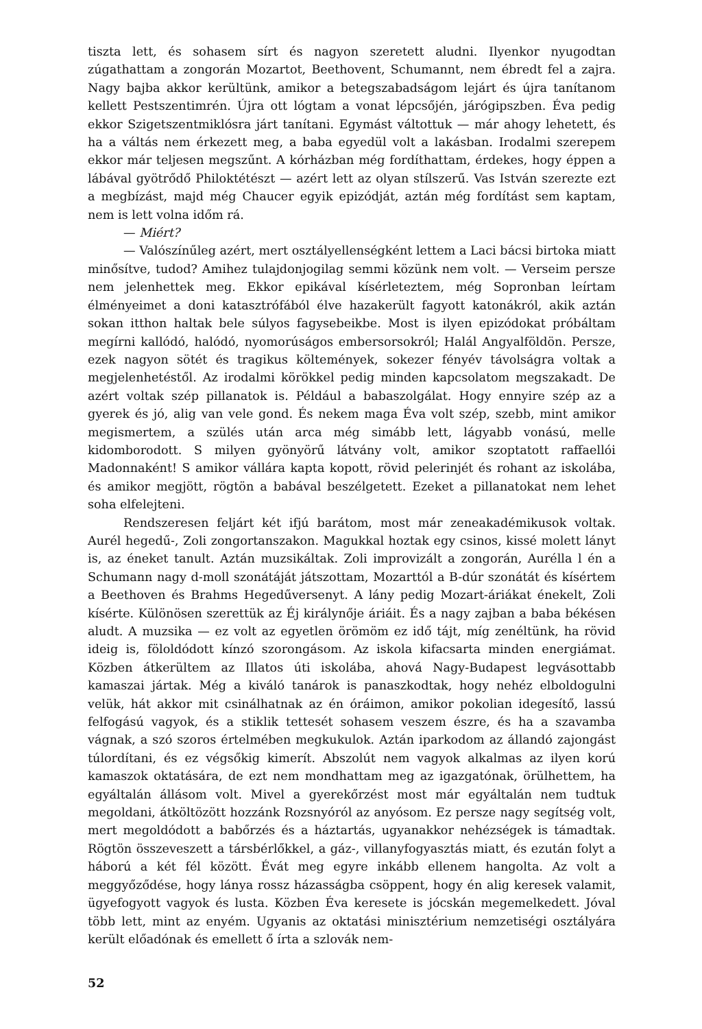tiszta lett, és sohasem sírt és nagyon szeretett aludni. Ilyenkor nyugodtan zúgathattam a zongorán Mozartot, Beethovent, Schumannt, nem ébredt fel a zajra. Nagy bajba akkor kerültünk, amikor a betegszabadságom lejárt és újra tanítanom kellett Pestszentimrén. Újra ott lógtam a vonat lépcsőjén, járógipszben. Éva pedig ekkor Szigetszentmiklósra járt tanítani. Egymást váltottuk — már ahogy lehetett, és ha a váltás nem érkezett meg, a baba egyedül volt a lakásban. Irodalmi szerepem ekkor már teljesen megszűnt. A kórházban még fordíthattam, érdekes, hogy éppen a lábával gyötrődő Philoktétészt — azért lett az olyan stílszerű. Vas István szerezte ezt a megbízást, majd még Chaucer egyik epizódját, aztán még fordítást sem kaptam, nem is lett volna időm rá.
— Miért?
— Valószínűleg azért, mert osztályellenségként lettem a Laci bácsi birtoka miatt minősítve, tudod? Amihez tulajdonjogilag semmi közünk nem volt. — Verseim persze nem jelenhettek meg. Ekkor epikával kísérleteztem, még Sopronban leírtam élményeimet a doni katasztrófából élve hazakerült fagyott katonákról, akik aztán sokan itthon haltak bele súlyos fagysebeikbe. Most is ilyen epizódokat próbáltam megírni kallódó, halódó, nyomorúságos embersorsokról; Halál Angyalföldön. Persze, ezek nagyon sötét és tragikus költemények, sokezer fényév távolságra voltak a megjelenhetéstől. Az irodalmi körökkel pedig minden kapcsolatom megszakadt. De azért voltak szép pillanatok is. Például a babaszolgálat. Hogy ennyire szép az a gyerek és jó, alig van vele gond. És nekem maga Éva volt szép, szebb, mint amikor megismertem, a szülés után arca még simább lett, lágyabb vonású, melle kidomborodott. S milyen gyönyörű látvány volt, amikor szoptatott raffaellói Madonnaként! S amikor vállára kapta kopott, rövid pelerinjét és rohant az iskolába, és amikor megjött, rögtön a babával beszélgetett. Ezeket a pillanatokat nem lehet soha elfelejteni.
Rendszeresen feljárt két ifjú barátom, most már zeneakadémikusok voltak. Aurél hegedű-, Zoli zongortanszakon. Magukkal hoztak egy csinos, kissé molett lányt is, az éneket tanult. Aztán muzsikáltak. Zoli improvizált a zongorán, Aurélla l én a Schumann nagy d-moll szonátáját játszottam, Mozarttól a B-dúr szonátát és kísértem a Beethoven és Brahms Hegedűversenyt. A lány pedig Mozart-áriákat énekelt, Zoli kísérte. Különösen szerettük az Éj királynője áriáit. És a nagy zajban a baba békésen aludt. A muzsika — ez volt az egyetlen örömöm ez idő tájt, míg zenéltünk, ha rövid ideig is, föloldódott kínzó szorongásom. Az iskola kifacsarta minden energiámat. Közben átkerültem az Illatos úti iskolába, ahová Nagy-Budapest legvásottabb kamaszai jártak. Még a kiváló tanárok is panaszkodtak, hogy nehéz elboldogulni velük, hát akkor mit csinálhatnak az én óráimon, amikor pokolian idegesítő, lassú felfogású vagyok, és a stiklik tettesét sohasem veszem észre, és ha a szavamba vágnak, a szó szoros értelmében megkukulok. Aztán iparkodom az állandó zajongást túlordítani, és ez végsőkig kimerít. Abszolút nem vagyok alkalmas az ilyen korú kamaszok oktatására, de ezt nem mondhattam meg az igazgatónak, örülhettem, ha egyáltalán állásom volt. Mivel a gyerekőrzést most már egyáltalán nem tudtuk megoldani, átköltözött hozzánk Rozsnyóról az anyósom. Ez persze nagy segítség volt, mert megoldódott a babőrzés és a háztartás, ugyanakkor nehézségek is támadtak. Rögtön összeveszett a társbérlőkkel, a gáz-, villanyfogyasztás miatt, és ezután folyt a háború a két fél között. Évát meg egyre inkább ellenem hangolta. Az volt a meggyőződése, hogy lánya rossz házasságba csöppent, hogy én alig keresek valamit, ügyefogyott vagyok és lusta. Közben Éva keresete is jócskán megemelkedett. Jóval több lett, mint az enyém. Ugyanis az oktatási minisztérium nemzetiségi osztályára került előadónak és emellett ő írta a szlovák nem-
52